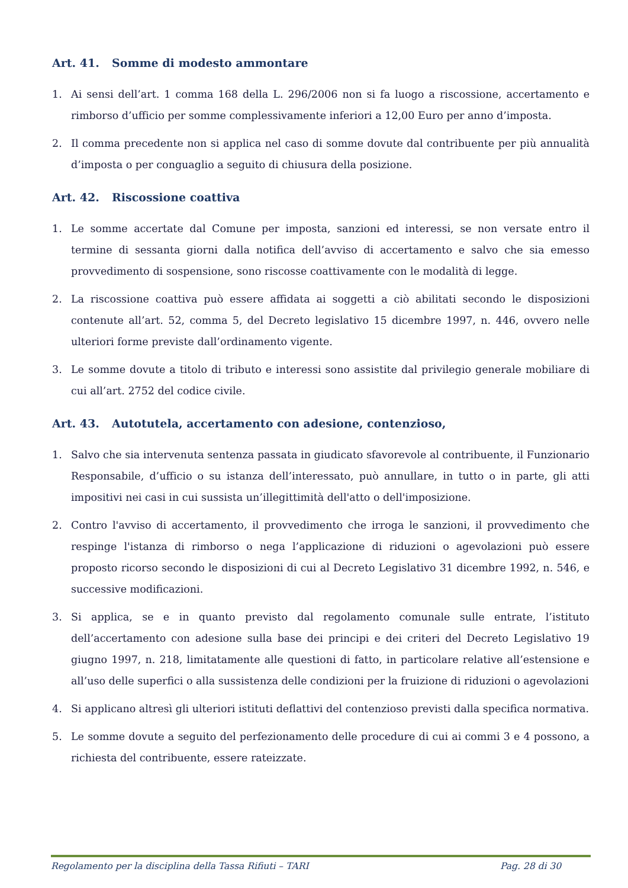Art. 41. Somme di modesto ammontare
1. Ai sensi dell’art. 1 comma 168 della L. 296/2006 non si fa luogo a riscossione, accertamento e rimborso d’ufficio per somme complessivamente inferiori a 12,00 Euro per anno d’imposta.
2. Il comma precedente non si applica nel caso di somme dovute dal contribuente per più annualità d’imposta o per conguaglio a seguito di chiusura della posizione.
Art. 42. Riscossione coattiva
1. Le somme accertate dal Comune per imposta, sanzioni ed interessi, se non versate entro il termine di sessanta giorni dalla notifica dell’avviso di accertamento e salvo che sia emesso provvedimento di sospensione, sono riscosse coattivamente con le modalità di legge.
2. La riscossione coattiva può essere affidata ai soggetti a ciò abilitati secondo le disposizioni contenute all’art. 52, comma 5, del Decreto legislativo 15 dicembre 1997, n. 446, ovvero nelle ulteriori forme previste dall’ordinamento vigente.
3. Le somme dovute a titolo di tributo e interessi sono assistite dal privilegio generale mobiliare di cui all’art. 2752 del codice civile.
Art. 43. Autotutela, accertamento con adesione, contenzioso,
1. Salvo che sia intervenuta sentenza passata in giudicato sfavorevole al contribuente, il Funzionario Responsabile, d’ufficio o su istanza dell’interessato, può annullare, in tutto o in parte, gli atti impositivi nei casi in cui sussista un’illegittimità dell'atto o dell'imposizione.
2. Contro l'avviso di accertamento, il provvedimento che irroga le sanzioni, il provvedimento che respinge l'istanza di rimborso o nega l’applicazione di riduzioni o agevolazioni può essere proposto ricorso secondo le disposizioni di cui al Decreto Legislativo 31 dicembre 1992, n. 546, e successive modificazioni.
3. Si applica, se e in quanto previsto dal regolamento comunale sulle entrate, l’istituto dell’accertamento con adesione sulla base dei principi e dei criteri del Decreto Legislativo 19 giugno 1997, n. 218, limitatamente alle questioni di fatto, in particolare relative all’estensione e all’uso delle superfici o alla sussistenza delle condizioni per la fruizione di riduzioni o agevolazioni
4. Si applicano altresì gli ulteriori istituti deflattivi del contenzioso previsti dalla specifica normativa.
5. Le somme dovute a seguito del perfezionamento delle procedure di cui ai commi 3 e 4 possono, a richiesta del contribuente, essere rateizzate.
Regolamento per la disciplina della Tassa Rifiuti – TARI Pag. 28 di 30